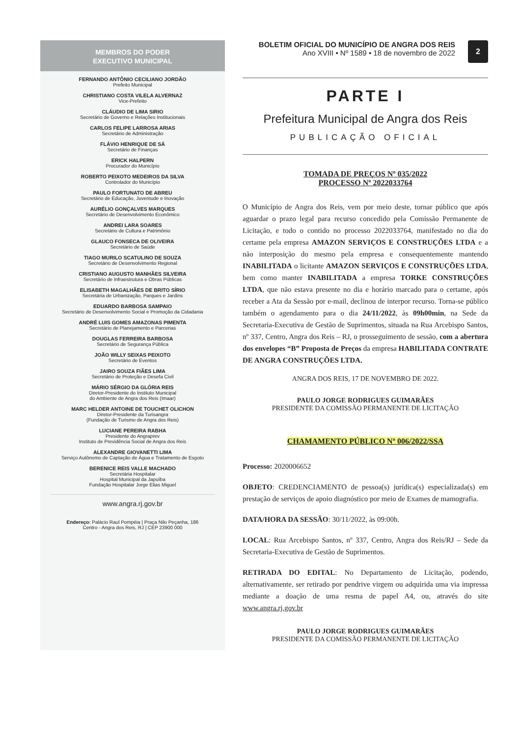MEMBROS DO PODER
EXECUTIVO MUNICIPAL
FERNANDO ANTÔNIO CECILIANO JORDÃO
Prefeito Municipal
CHRISTIANO COSTA VILELA ALVERNAZ
Vice-Prefeito
CLÁUDIO DE LIMA SIRIO
Secretário de Governo e Relações Institucionais
CARLOS FELIPE LARROSA ARIAS
Secretário de Administração
FLÁVIO HENRIQUE DE SÁ
Secretário de Finanças
ERICK HALPERN
Procurador do Município
ROBERTO PEIXOTO MEDEIROS DA SILVA
Controlador do Município
PAULO FORTUNATO DE ABREU
Secretário de Educação, Juventude e Inovação
AURÉLIO GONÇALVES MARQUES
Secretário de Desenvolvimento Econômico
ANDREI LARA SOARES
Secretário de Cultura e Patrimônio
GLAUCO FONSECA DE OLIVEIRA
Secretário de Saúde
TIAGO MURILO SCATULINO DE SOUZA
Secretário de Desenvolvimento Regional
CRISTIANO AUGUSTO MANHÃES SILVEIRA
Secretário de Infraestrutura e Obras Públicas
ELISABETH MAGALHÃES DE BRITO SÍRIO
Secretária de Urbanização, Parques e Jardins
EDUARDO BARBOSA SAMPAIO
Secretário de Desenvolvimento Social e Promoção da Cidadania
ANDRÉ LUIS GOMES AMAZONAS PIMENTA
Secretário de Planejamento e Parcerias
DOUGLAS FERREIRA BARBOSA
Secretário de Segurança Pública
JOÃO WILLY SEIXAS PEIXOTO
Secretário de Eventos
JAIRO SOUZA FIÃES LIMA
Secretário de Proteção e Desefa Civil
MÁRIO SÉRGIO DA GLÓRIA REIS
Diretor-Presidente do Instituto Municipal
do Ambiente de Angra dos Reis (Imaar)
MARC HELDER ANTOINE DE TOUCHET OLICHON
Diretor-Presidente da Turisangra
(Fundação de Turismo de Angra dos Reis)
LUCIANE PEREIRA RABHA
Presidente do Angraprev
Instituto de Previdência Social de Angra dos Reis
ALEXANDRE GIOVANETTI LIMA
Serviço Autônomo de Captação de Água e Tratamento de Esgoto
BERENICE REIS VALLE MACHADO
Secretária Hospitalar
Hospital Municipal da Japuíba
Fundação Hospitalar Jorge Elias Miguel
www.angra.rj.gov.br
Endereço: Palácio Raul Pompéia | Praça Nilo Peçanha, 186
Centro - Angra dos Reis, RJ | CEP 23900 000
BOLETIM OFICIAL DO MUNICÍPIO DE ANGRA DOS REIS
Ano XVIII • Nº 1589 • 18 de novembro de 2022
2
PARTE I
Prefeitura Municipal de Angra dos Reis
PUBLICAÇÃO OFICIAL
TOMADA DE PREÇOS Nº 035/2022
PROCESSO Nº 2022033764
O Município de Angra dos Reis, vem por meio deste, tornar público que após aguardar o prazo legal para recurso concedido pela Comissão Permanente de Licitação, e todo o contido no processo 2022033764, manifestado no dia do certame pela empresa AMAZON SERVIÇOS E CONSTRUÇÕES LTDA e a não interposição do mesmo pela empresa e consequentemente mantendo INABILITADA o licitante AMAZON SERVIÇOS E CONSTRUÇÕES LTDA, bem como manter INABILITADA a empresa TORKE CONSTRUÇÕES LTDA, que não estava presente no dia e horário marcado para o certame, após receber a Ata da Sessão por e-mail, declinou de interpor recurso. Torna-se público também o agendamento para o dia 24/11/2022, às 09h00min, na Sede da Secretaria-Executiva de Gestão de Suprimentos, situada na Rua Arcebispo Santos, nº 337, Centro, Angra dos Reis – RJ, o prosseguimento de sessão, com a abertura dos envelopes “B” Proposta de Preços da empresa HABILITADA CONTRATE DE ANGRA CONSTRUÇÕES LTDA.
ANGRA DOS REIS, 17 DE NOVEMBRO DE 2022.
PAULO JORGE RODRIGUES GUIMARÃES
PRESIDENTE DA COMISSÃO PERMANENTE DE LICITAÇÃO
CHAMAMENTO PÚBLICO Nº 006/2022/SSA
Processo: 2020006652
OBJETO: CREDENCIAMENTO de pessoa(s) jurídica(s) especializada(s) em prestação de serviços de apoio diagnóstico por meio de Exames de mamografia.
DATA/HORA DA SESSÃO: 30/11/2022, às 09:00h.
LOCAL: Rua Arcebispo Santos, nº 337, Centro, Angra dos Reis/RJ – Sede da Secretaria-Executiva de Gestão de Suprimentos.
RETIRADA DO EDITAL: No Departamento de Licitação, podendo, alternativamente, ser retirado por pendrive virgem ou adquirida uma via impressa mediante a doação de uma resma de papel A4, ou, através do site www.angra.rj.gov.br
PAULO JORGE RODRIGUES GUIMARÃES
PRESIDENTE DA COMISSÃO PERMANENTE DE LICITAÇÃO